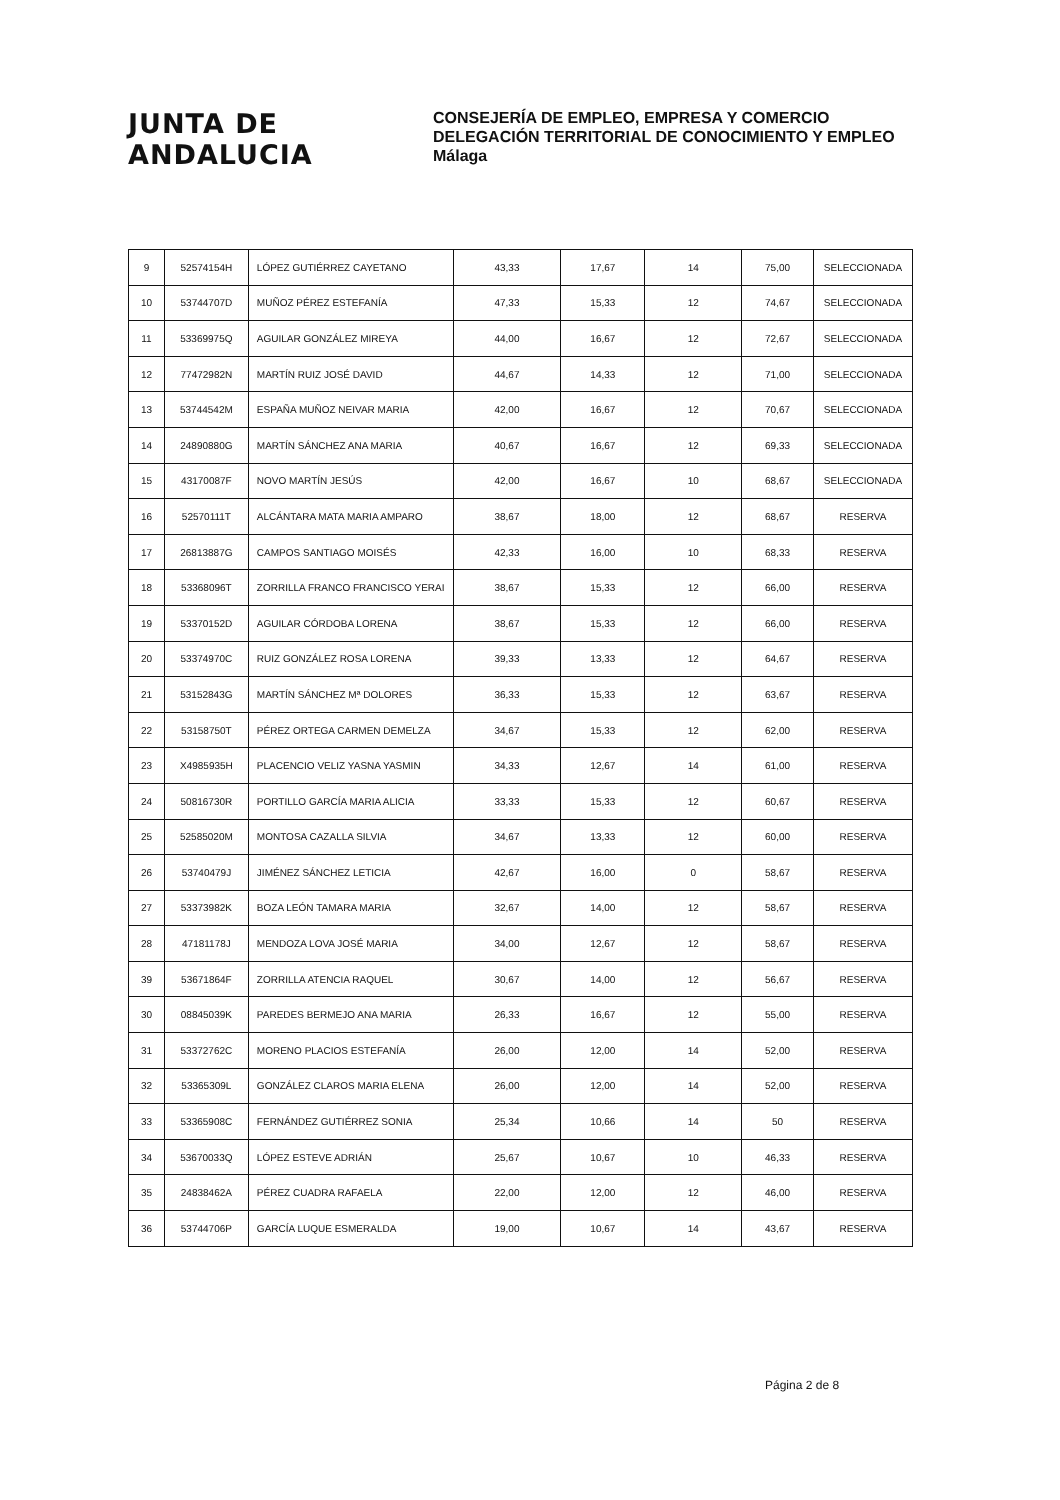JUNTA DE ANDALUCIA
CONSEJERÍA DE EMPLEO, EMPRESA Y COMERCIO
DELEGACIÓN TERRITORIAL DE CONOCIMIENTO Y EMPLEO
Málaga
| 9 | 52574154H | LÓPEZ GUTIÉRREZ CAYETANO | 43,33 | 17,67 | 14 | 75,00 | SELECCIONADA |
| 10 | 53744707D | MUÑOZ PÉREZ ESTEFANÍA | 47,33 | 15,33 | 12 | 74,67 | SELECCIONADA |
| 11 | 53369975Q | AGUILAR GONZÁLEZ MIREYA | 44,00 | 16,67 | 12 | 72,67 | SELECCIONADA |
| 12 | 77472982N | MARTÍN RUIZ JOSÉ DAVID | 44,67 | 14,33 | 12 | 71,00 | SELECCIONADA |
| 13 | 53744542M | ESPAÑA MUÑOZ NEIVAR MARIA | 42,00 | 16,67 | 12 | 70,67 | SELECCIONADA |
| 14 | 24890880G | MARTÍN SÁNCHEZ ANA MARIA | 40,67 | 16,67 | 12 | 69,33 | SELECCIONADA |
| 15 | 43170087F | NOVO MARTÍN JESÚS | 42,00 | 16,67 | 10 | 68,67 | SELECCIONADA |
| 16 | 52570111T | ALCÁNTARA MATA MARIA AMPARO | 38,67 | 18,00 | 12 | 68,67 | RESERVA |
| 17 | 26813887G | CAMPOS SANTIAGO MOISÉS | 42,33 | 16,00 | 10 | 68,33 | RESERVA |
| 18 | 53368096T | ZORRILLA FRANCO FRANCISCO YERAI | 38,67 | 15,33 | 12 | 66,00 | RESERVA |
| 19 | 53370152D | AGUILAR CÓRDOBA LORENA | 38,67 | 15,33 | 12 | 66,00 | RESERVA |
| 20 | 53374970C | RUIZ GONZÁLEZ ROSA LORENA | 39,33 | 13,33 | 12 | 64,67 | RESERVA |
| 21 | 53152843G | MARTÍN SÁNCHEZ Mª DOLORES | 36,33 | 15,33 | 12 | 63,67 | RESERVA |
| 22 | 53158750T | PÉREZ ORTEGA CARMEN DEMELZA | 34,67 | 15,33 | 12 | 62,00 | RESERVA |
| 23 | X4985935H | PLACENCIO VELIZ YASNA YASMIN | 34,33 | 12,67 | 14 | 61,00 | RESERVA |
| 24 | 50816730R | PORTILLO GARCÍA MARIA ALICIA | 33,33 | 15,33 | 12 | 60,67 | RESERVA |
| 25 | 52585020M | MONTOSA CAZALLA SILVIA | 34,67 | 13,33 | 12 | 60,00 | RESERVA |
| 26 | 53740479J | JIMÉNEZ SÁNCHEZ LETICIA | 42,67 | 16,00 | 0 | 58,67 | RESERVA |
| 27 | 53373982K | BOZA LEÓN TAMARA MARIA | 32,67 | 14,00 | 12 | 58,67 | RESERVA |
| 28 | 47181178J | MENDOZA LOVA JOSÉ MARIA | 34,00 | 12,67 | 12 | 58,67 | RESERVA |
| 39 | 53671864F | ZORRILLA ATENCIA RAQUEL | 30,67 | 14,00 | 12 | 56,67 | RESERVA |
| 30 | 08845039K | PAREDES BERMEJO ANA MARIA | 26,33 | 16,67 | 12 | 55,00 | RESERVA |
| 31 | 53372762C | MORENO PLACIOS ESTEFANÍA | 26,00 | 12,00 | 14 | 52,00 | RESERVA |
| 32 | 53365309L | GONZÁLEZ CLAROS MARIA ELENA | 26,00 | 12,00 | 14 | 52,00 | RESERVA |
| 33 | 53365908C | FERNÁNDEZ GUTIÉRREZ SONIA | 25,34 | 10,66 | 14 | 50 | RESERVA |
| 34 | 53670033Q | LÓPEZ ESTEVE ADRIÁN | 25,67 | 10,67 | 10 | 46,33 | RESERVA |
| 35 | 24838462A | PÉREZ CUADRA RAFAELA | 22,00 | 12,00 | 12 | 46,00 | RESERVA |
| 36 | 53744706P | GARCÍA LUQUE ESMERALDA | 19,00 | 10,67 | 14 | 43,67 | RESERVA |
Página 2 de 8